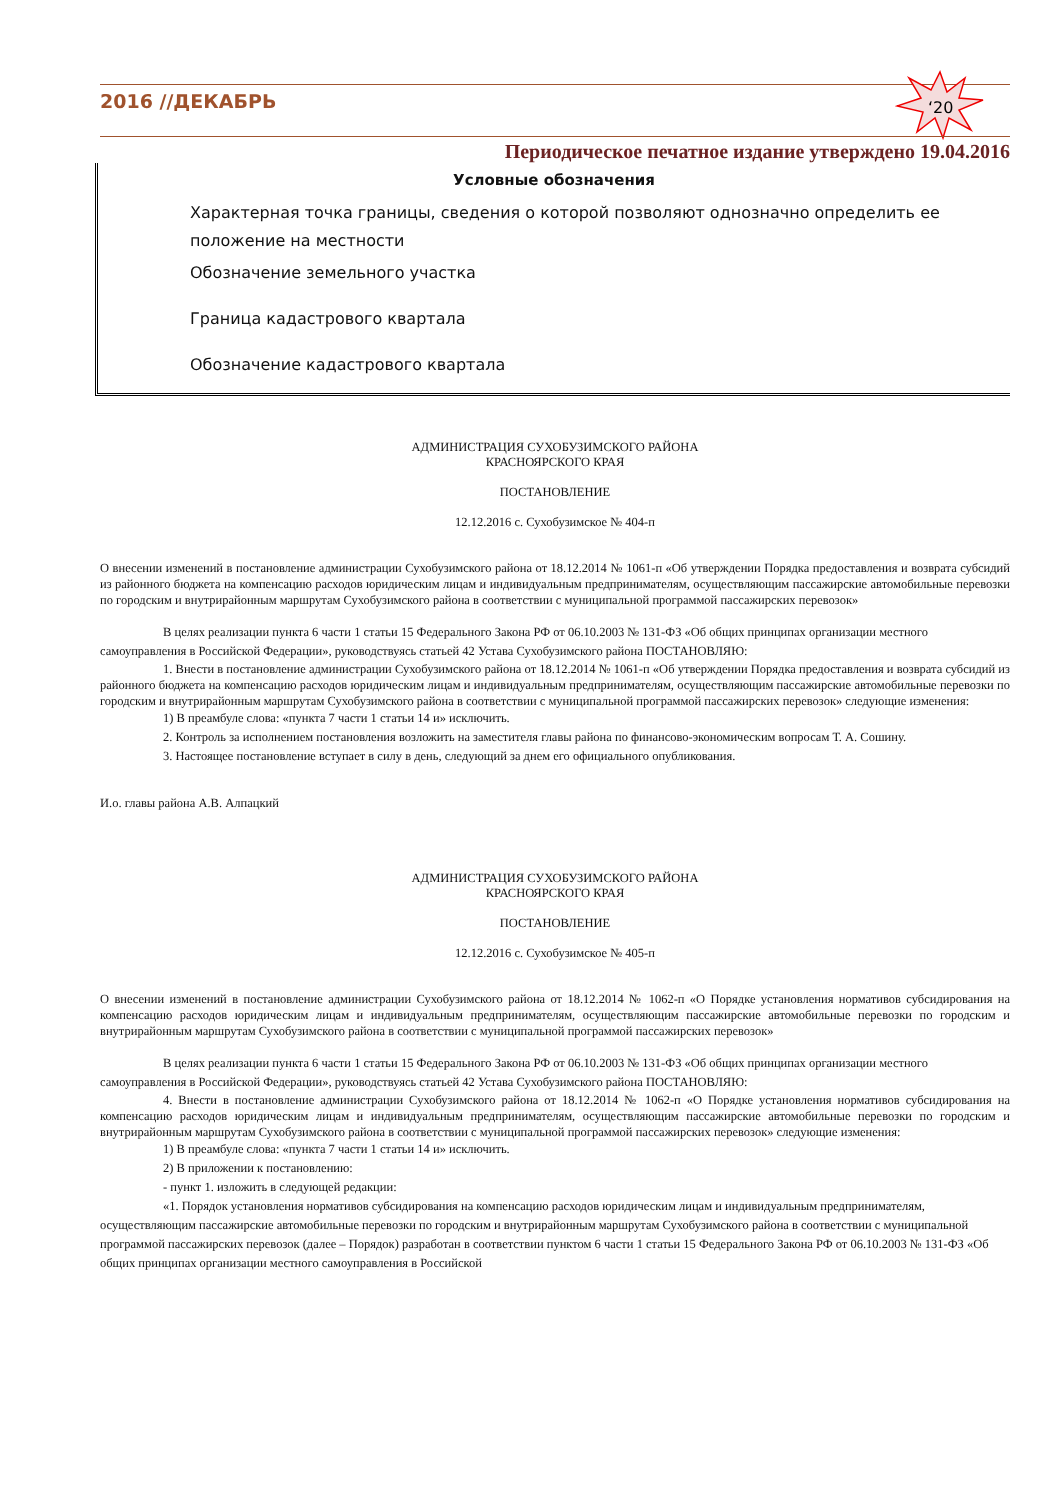2016 //ДЕКАБРЬ
‘20
Периодическое печатное издание утверждено 19.04.2016
Условные обозначения
Характерная точка границы, сведения о которой позволяют однозначно определить ее положение на местности
Обозначение земельного участка
Граница кадастрового квартала
Обозначение кадастрового квартала
АДМИНИСТРАЦИЯ СУХОБУЗИМСКОГО РАЙОНА
КРАСНОЯРСКОГО КРАЯ
ПОСТАНОВЛЕНИЕ
12.12.2016 с. Сухобузимское № 404-п
О внесении изменений в постановление администрации Сухобузимского района от 18.12.2014 № 1061-п «Об утверждении Порядка предоставления и возврата субсидий из районного бюджета на компенсацию расходов юридическим лицам и индивидуальным предпринимателям, осуществляющим пассажирские автомобильные перевозки по городским и внутрирайонным маршрутам Сухобузимского района в соответствии с муниципальной программой пассажирских перевозок»
В целях реализации пункта 6 части 1 статьи 15 Федерального Закона РФ от 06.10.2003 № 131-ФЗ «Об общих принципах организации местного самоуправления в Российской Федерации», руководствуясь статьей 42 Устава Сухобузимского района ПОСТАНОВЛЯЮ:
1. Внести в постановление администрации Сухобузимского района от 18.12.2014 № 1061-п «Об утверждении Порядка предоставления и возврата субсидий из районного бюджета на компенсацию расходов юридическим лицам и индивидуальным предпринимателям, осуществляющим пассажирские автомобильные перевозки по городским и внутрирайонным маршрутам Сухобузимского района в соответствии с муниципальной программой пассажирских перевозок» следующие изменения:
1) В преамбуле слова: «пункта 7 части 1 статьи 14 и» исключить.
2. Контроль за исполнением постановления возложить на заместителя главы района по финансово-экономическим вопросам Т. А. Сошину.
3. Настоящее постановление вступает в силу в день, следующий за днем его официального опубликования.
И.о. главы района А.В. Алпацкий
АДМИНИСТРАЦИЯ СУХОБУЗИМСКОГО РАЙОНА
КРАСНОЯРСКОГО КРАЯ
ПОСТАНОВЛЕНИЕ
12.12.2016 с. Сухобузимское № 405-п
О внесении изменений в постановление администрации Сухобузимского района от 18.12.2014 № 1062-п «О Порядке установления нормативов субсидирования на компенсацию расходов юридическим лицам и индивидуальным предпринимателям, осуществляющим пассажирские автомобильные перевозки по городским и внутрирайонным маршрутам Сухобузимского района в соответствии с муниципальной программой пассажирских перевозок»
В целях реализации пункта 6 части 1 статьи 15 Федерального Закона РФ от 06.10.2003 № 131-ФЗ «Об общих принципах организации местного самоуправления в Российской Федерации», руководствуясь статьей 42 Устава Сухобузимского района ПОСТАНОВЛЯЮ:
4. Внести в постановление администрации Сухобузимского района от 18.12.2014 № 1062-п «О Порядке установления нормативов субсидирования на компенсацию расходов юридическим лицам и индивидуальным предпринимателям, осуществляющим пассажирские автомобильные перевозки по городским и внутрирайонным маршрутам Сухобузимского района в соответствии с муниципальной программой пассажирских перевозок» следующие изменения:
1) В преамбуле слова: «пункта 7 части 1 статьи 14 и» исключить.
2) В приложении к постановлению:
- пункт 1. изложить в следующей редакции:
«1. Порядок установления нормативов субсидирования на компенсацию расходов юридическим лицам и индивидуальным предпринимателям, осуществляющим пассажирские автомобильные перевозки по городским и внутрирайонным маршрутам Сухобузимского района в соответствии с муниципальной программой пассажирских перевозок (далее – Порядок) разработан в соответствии пунктом 6 части 1 статьи 15 Федерального Закона РФ от 06.10.2003 № 131-ФЗ «Об общих принципах организации местного самоуправления в Российской